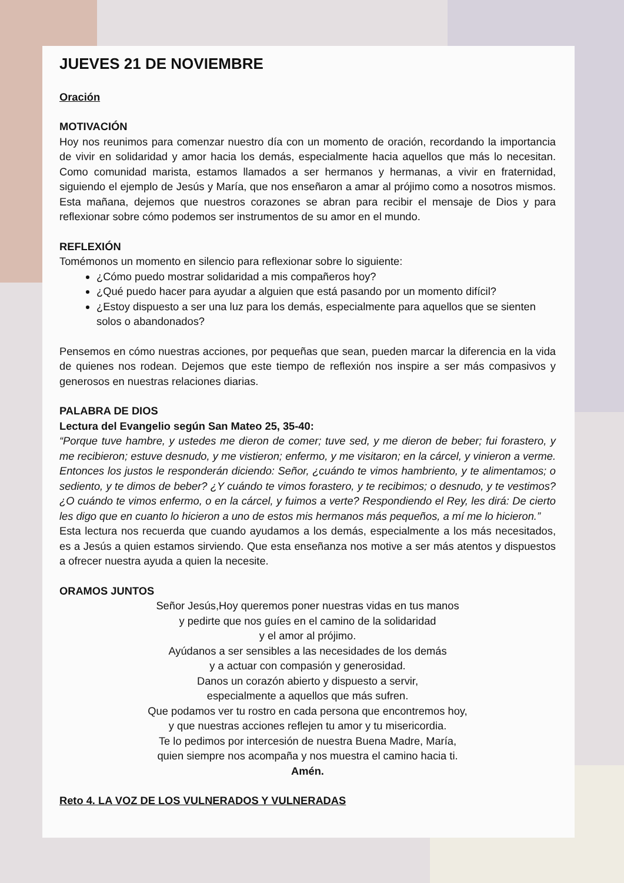JUEVES 21 DE NOVIEMBRE
Oración
MOTIVACIÓN
Hoy nos reunimos para comenzar nuestro día con un momento de oración, recordando la importancia de vivir en solidaridad y amor hacia los demás, especialmente hacia aquellos que más lo necesitan. Como comunidad marista, estamos llamados a ser hermanos y hermanas, a vivir en fraternidad, siguiendo el ejemplo de Jesús y María, que nos enseñaron a amar al prójimo como a nosotros mismos. Esta mañana, dejemos que nuestros corazones se abran para recibir el mensaje de Dios y para reflexionar sobre cómo podemos ser instrumentos de su amor en el mundo.
REFLEXIÓN
Tomémonos un momento en silencio para reflexionar sobre lo siguiente:
¿Cómo puedo mostrar solidaridad a mis compañeros hoy?
¿Qué puedo hacer para ayudar a alguien que está pasando por un momento difícil?
¿Estoy dispuesto a ser una luz para los demás, especialmente para aquellos que se sienten solos o abandonados?
Pensemos en cómo nuestras acciones, por pequeñas que sean, pueden marcar la diferencia en la vida de quienes nos rodean. Dejemos que este tiempo de reflexión nos inspire a ser más compasivos y generosos en nuestras relaciones diarias.
PALABRA DE DIOS
Lectura del Evangelio según San Mateo 25, 35-40:
“Porque tuve hambre, y ustedes me dieron de comer; tuve sed, y me dieron de beber; fui forastero, y me recibieron; estuve desnudo, y me vistieron; enfermo, y me visitaron; en la cárcel, y vinieron a verme. Entonces los justos le responderán diciendo: Señor, ¿cuándo te vimos hambriento, y te alimentamos; o sediento, y te dimos de beber? ¿Y cuándo te vimos forastero, y te recibimos; o desnudo, y te vestimos? ¿O cuándo te vimos enfermo, o en la cárcel, y fuimos a verte? Respondiendo el Rey, les dirá: De cierto les digo que en cuanto lo hicieron a uno de estos mis hermanos más pequeños, a mí me lo hicieron.”
Esta lectura nos recuerda que cuando ayudamos a los demás, especialmente a los más necesitados, es a Jesús a quien estamos sirviendo. Que esta enseñanza nos motive a ser más atentos y dispuestos a ofrecer nuestra ayuda a quien la necesite.
ORAMOS JUNTOS
Señor Jesús,Hoy queremos poner nuestras vidas en tus manos
y pedirte que nos guíes en el camino de la solidaridad
y el amor al prójimo.
Ayúdanos a ser sensibles a las necesidades de los demás
y a actuar con compasión y generosidad.
Danos un corazón abierto y dispuesto a servir,
especialmente a aquellos que más sufren.
Que podamos ver tu rostro en cada persona que encontremos hoy,
y que nuestras acciones reflejen tu amor y tu misericordia.
Te lo pedimos por intercesión de nuestra Buena Madre, María,
quien siempre nos acompaña y nos muestra el camino hacia ti.
Amén.
Reto 4. LA VOZ DE LOS VULNERADOS Y VULNERADAS